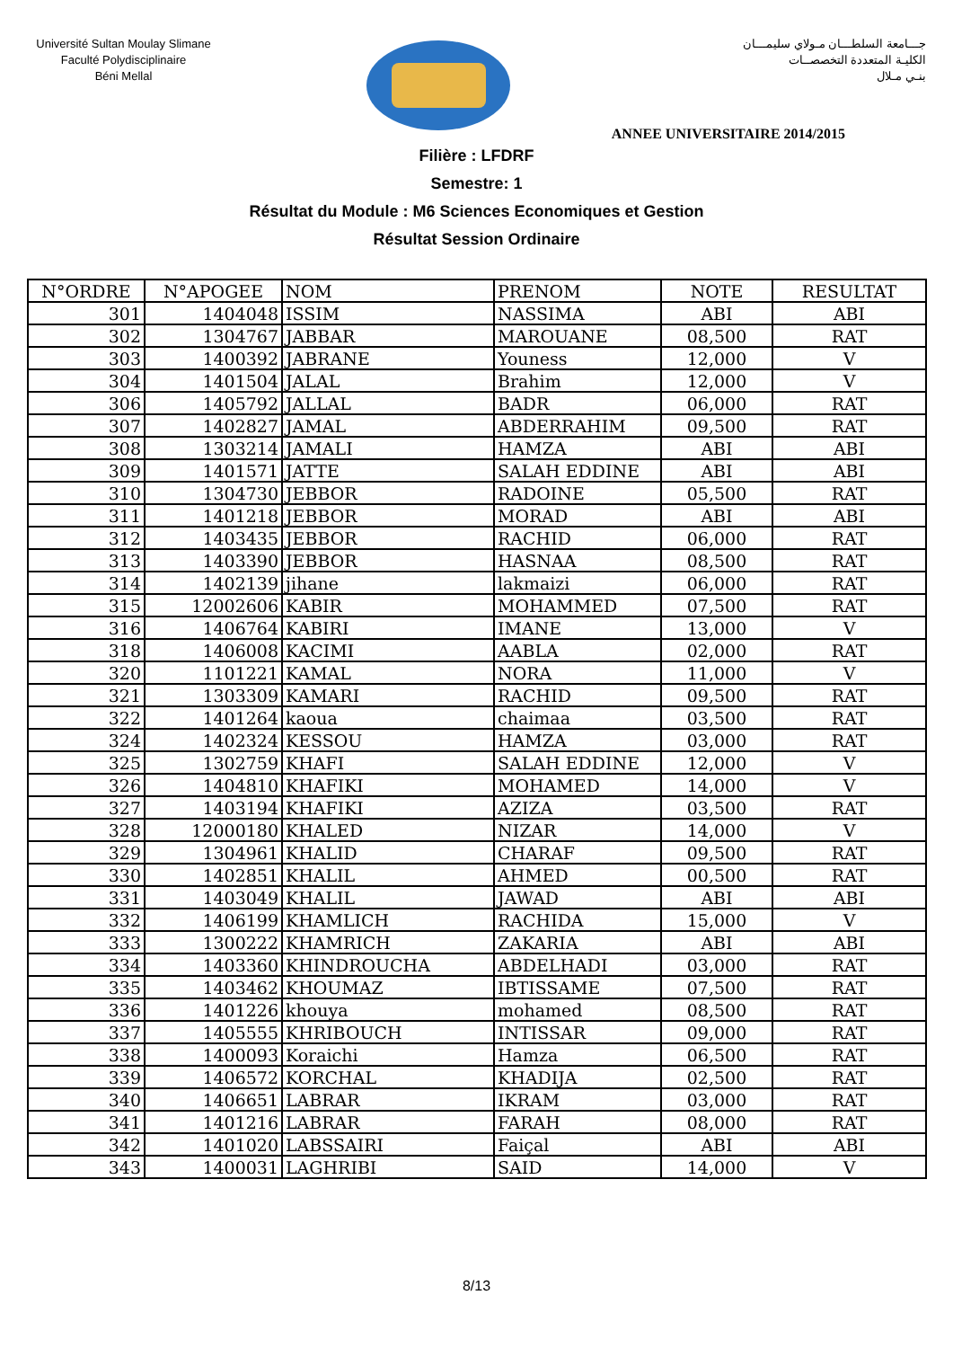Université Sultan Moulay Slimane
Faculté Polydisciplinaire
Béni Mellal
جـــامعة السلطـــان مـولاي سليمـــان
الكليـة المتعددة التخصصــات
بنـي مـلال
ANNEE UNIVERSITAIRE 2014/2015
Filière : LFDRF
Semestre: 1
Résultat du Module : M6 Sciences Economiques et Gestion
Résultat Session Ordinaire
| N°ORDRE | N°APOGEE | NOM | PRENOM | NOTE | RESULTAT |
| --- | --- | --- | --- | --- | --- |
| 301 | 1404048 | ISSIM | NASSIMA | ABI | ABI |
| 302 | 1304767 | JABBAR | MAROUANE | 08,500 | RAT |
| 303 | 1400392 | JABRANE | Youness | 12,000 | V |
| 304 | 1401504 | JALAL | Brahim | 12,000 | V |
| 306 | 1405792 | JALLAL | BADR | 06,000 | RAT |
| 307 | 1402827 | JAMAL | ABDERRAHIM | 09,500 | RAT |
| 308 | 1303214 | JAMALI | HAMZA | ABI | ABI |
| 309 | 1401571 | JATTE | SALAH EDDINE | ABI | ABI |
| 310 | 1304730 | JEBBOR | RADOINE | 05,500 | RAT |
| 311 | 1401218 | JEBBOR | MORAD | ABI | ABI |
| 312 | 1403435 | JEBBOR | RACHID | 06,000 | RAT |
| 313 | 1403390 | JEBBOR | HASNAA | 08,500 | RAT |
| 314 | 1402139 | jihane | lakmaizi | 06,000 | RAT |
| 315 | 12002606 | KABIR | MOHAMMED | 07,500 | RAT |
| 316 | 1406764 | KABIRI | IMANE | 13,000 | V |
| 318 | 1406008 | KACIMI | AABLA | 02,000 | RAT |
| 320 | 1101221 | KAMAL | NORA | 11,000 | V |
| 321 | 1303309 | KAMARI | RACHID | 09,500 | RAT |
| 322 | 1401264 | kaoua | chaimaa | 03,500 | RAT |
| 324 | 1402324 | KESSOU | HAMZA | 03,000 | RAT |
| 325 | 1302759 | KHAFI | SALAH EDDINE | 12,000 | V |
| 326 | 1404810 | KHAFIKI | MOHAMED | 14,000 | V |
| 327 | 1403194 | KHAFIKI | AZIZA | 03,500 | RAT |
| 328 | 12000180 | KHALED | NIZAR | 14,000 | V |
| 329 | 1304961 | KHALID | CHARAF | 09,500 | RAT |
| 330 | 1402851 | KHALIL | AHMED | 00,500 | RAT |
| 331 | 1403049 | KHALIL | JAWAD | ABI | ABI |
| 332 | 1406199 | KHAMLICH | RACHIDA | 15,000 | V |
| 333 | 1300222 | KHAMRICH | ZAKARIA | ABI | ABI |
| 334 | 1403360 | KHINDROUCHA | ABDELHADI | 03,000 | RAT |
| 335 | 1403462 | KHOUMAZ | IBTISSAME | 07,500 | RAT |
| 336 | 1401226 | khouya | mohamed | 08,500 | RAT |
| 337 | 1405555 | KHRIBOUCH | INTISSAR | 09,000 | RAT |
| 338 | 1400093 | Koraichi | Hamza | 06,500 | RAT |
| 339 | 1406572 | KORCHAL | KHADIJA | 02,500 | RAT |
| 340 | 1406651 | LABRAR | IKRAM | 03,000 | RAT |
| 341 | 1401216 | LABRAR | FARAH | 08,000 | RAT |
| 342 | 1401020 | LABSSAIRI | Faiçal | ABI | ABI |
| 343 | 1400031 | LAGHRIBI | SAID | 14,000 | V |
8/13